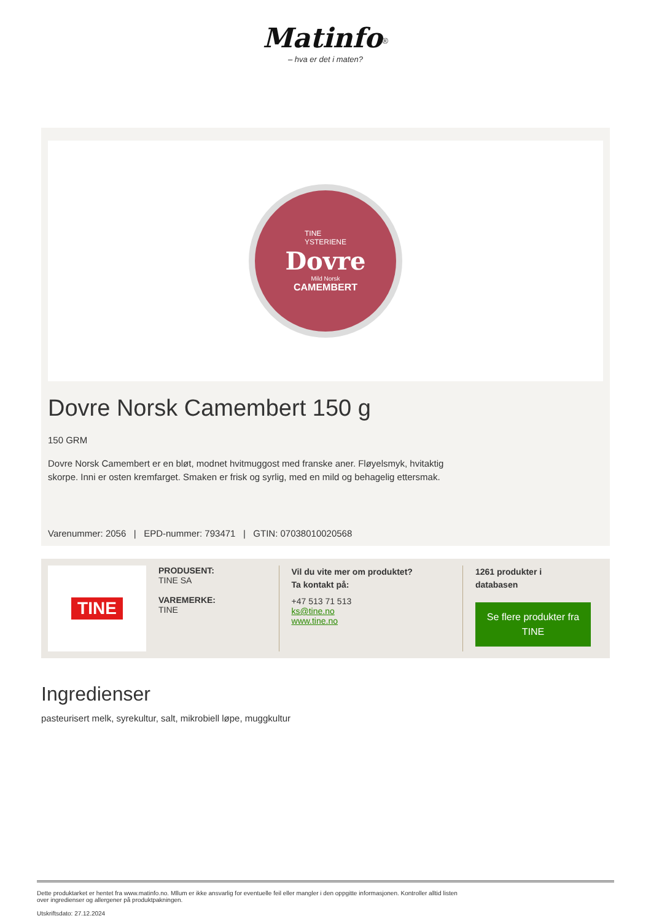Matinfo<sup>®</sup>
– hva er det i maten?
TINE
YSTERIENE
Dovre
Mild Norsk
CAMEMBERT
Dovre Norsk Camembert 150 g
150 GRM
Dovre Norsk Camembert er en bløt, modnet hvitmuggost med franske aner. Fløyelsmyk, hvitaktig skorpe. Inni er osten kremfarget. Smaken er frisk og syrlig, med en mild og behagelig ettersmak.
Varenummer: 2056 | EPD-nummer: 793471 | GTIN: 07038010020568
TINE
PRODUSENT:
TINE SA
VAREMERKE:
TINE
Vil du vite mer om produktet?
Ta kontakt på:
+47 513 71 513
ks@tine.no
www.tine.no
1261 produkter i
databasen
Se flere produkter fra TINE
Ingredienser
pasteurisert melk, syrekultur, salt, mikrobiell løpe, muggkultur
Dette produktarket er hentet fra www.matinfo.no. Mllum er ikke ansvarlig for eventuelle feil eller mangler i den oppgitte informasjonen. Kontroller alltid listen
over ingredienser og allergener på produktpakningen.
Utskriftsdato: 27.12.2024